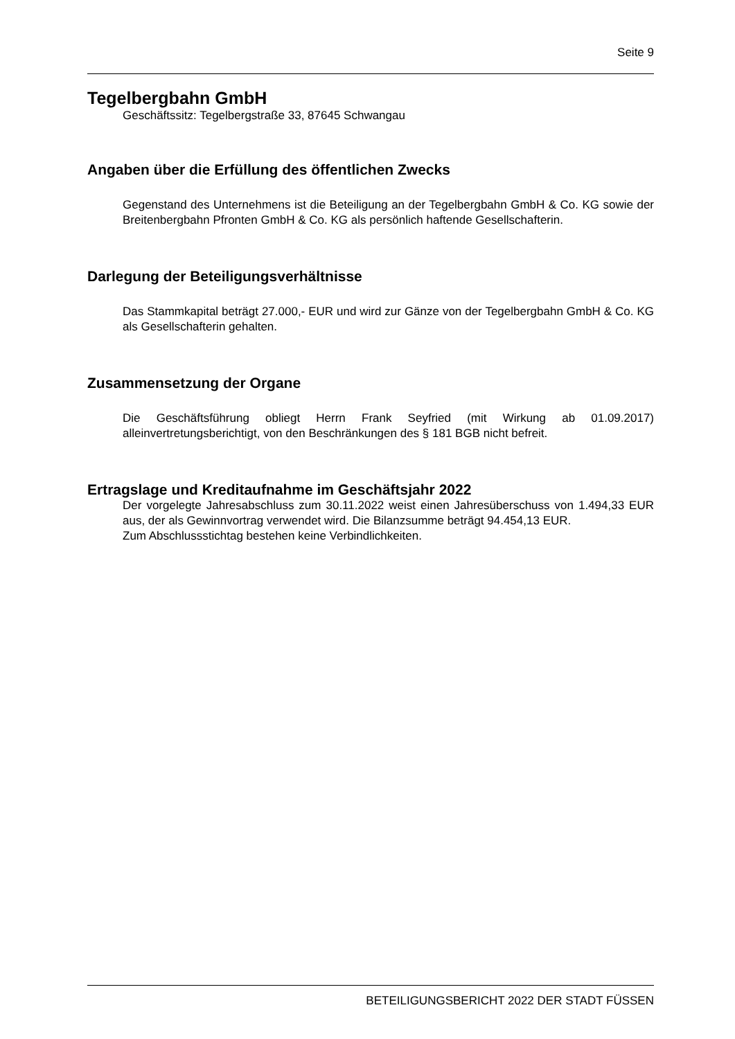Seite 9
Tegelbergbahn GmbH
Geschäftssitz: Tegelbergstraße 33, 87645 Schwangau
Angaben über die Erfüllung des öffentlichen Zwecks
Gegenstand des Unternehmens ist die Beteiligung an der Tegelbergbahn GmbH & Co. KG sowie der Breitenbergbahn Pfronten GmbH & Co. KG als persönlich haftende Gesellschafterin.
Darlegung der Beteiligungsverhältnisse
Das Stammkapital beträgt 27.000,- EUR und wird zur Gänze von der Tegelbergbahn GmbH & Co. KG als Gesellschafterin gehalten.
Zusammensetzung der Organe
Die Geschäftsführung obliegt Herrn Frank Seyfried (mit Wirkung ab 01.09.2017) alleinvertretungsberichtigt, von den Beschränkungen des § 181 BGB nicht befreit.
Ertragslage und Kreditaufnahme im Geschäftsjahr 2022
Der vorgelegte Jahresabschluss zum 30.11.2022 weist einen Jahresüberschuss von 1.494,33 EUR aus, der als Gewinnvortrag verwendet wird. Die Bilanzsumme beträgt 94.454,13 EUR.
Zum Abschlussstichtag bestehen keine Verbindlichkeiten.
BETEILIGUNGSBERICHT 2022 DER STADT FÜSSEN